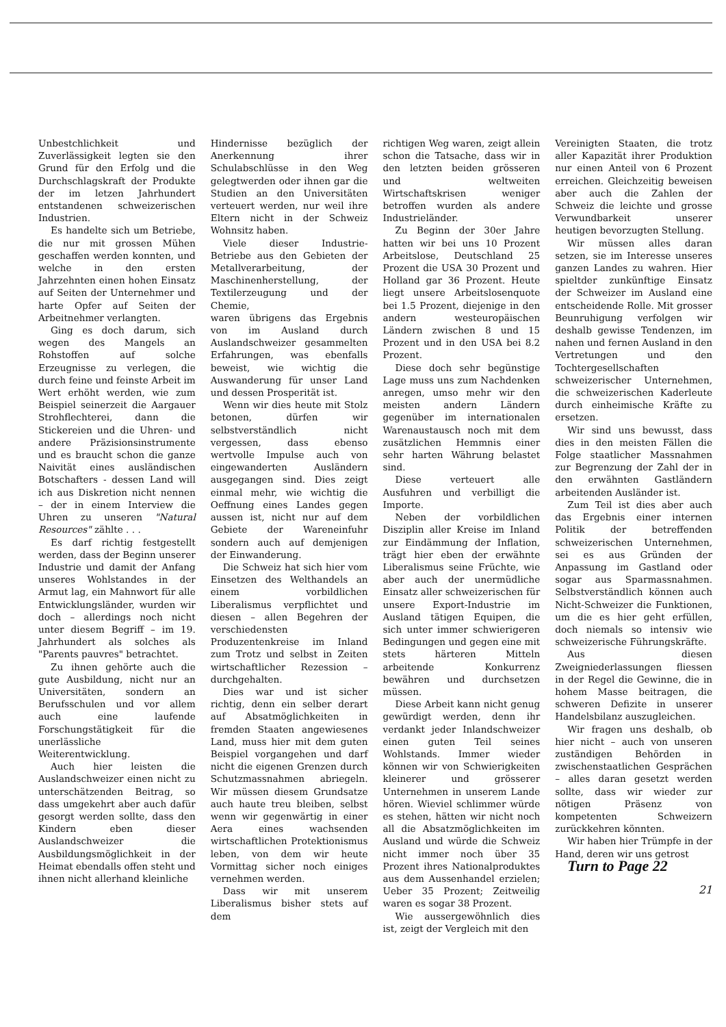Unbestchlichkeit und Zuverlässigkeit legten sie den Grund für den Erfolg und die Durchschlagskraft der Produkte der im letzen Jahrhundert entstandenen schweizerischen Industrien.
Es handelte sich um Betriebe, die nur mit grossen Mühen geschaffen werden konnten, und welche in den ersten Jahrzehnten einen hohen Einsatz auf Seiten der Unternehmer und harte Opfer auf Seiten der Arbeitnehmer verlangten.
Ging es doch darum, sich wegen des Mangels an Rohstoffen auf solche Erzeugnisse zu verlegen, die durch feine und feinste Arbeit im Wert erhöht werden, wie zum Beispiel seinerzeit die Aargauer Strohflechterei, dann die Stickereien und die Uhren- und andere Präzisionsinstrumente und es braucht schon die ganze Naivität eines ausländischen Botschafters - dessen Land will ich aus Diskretion nicht nennen – der in einem Interview die Uhren zu unseren "Natural Resources" zählte . . .
Es darf richtig festgestellt werden, dass der Beginn unserer Industrie und damit der Anfang unseres Wohlstandes in der Armut lag, ein Mahnwort für alle Entwicklungsländer, wurden wir doch – allerdings noch nicht unter diesem Begriff – im 19. Jahrhundert als solches als "Parents pauvres" betrachtet.
Zu ihnen gehörte auch die gute Ausbildung, nicht nur an Universitäten, sondern an Berufsschulen und vor allem auch eine laufende Forschungstätigkeit für die unerlässliche Weiterentwicklung.
Auch hier leisten die Auslandschweizer einen nicht zu unterschätzenden Beitrag, so dass umgekehrt aber auch dafür gesorgt werden sollte, dass den Kindern eben dieser Auslandschweizer die Ausbildungsmöglichkeit in der Heimat ebendalls offen steht und ihnen nicht allerhand kleinliche
Hindernisse bezüglich der Anerkennung ihrer Schulabschlüsse in den Weg gelegtwerden oder ihnen gar die Studien an den Universitäten verteuert werden, nur weil ihre Eltern nicht in der Schweiz Wohnsitz haben.
Viele dieser Industrie-Betriebe aus den Gebieten der Metallverarbeitung, der Maschinenherstellung, der Textilerzeugung und der Chemie,
waren übrigens das Ergebnis von im Ausland durch Auslandschweizer gesammelten Erfahrungen, was ebenfalls beweist, wie wichtig die Auswanderung für unser Land und dessen Prosperität ist.
Wenn wir dies heute mit Stolz betonen, dürfen wir selbstverständlich nicht vergessen, dass ebenso wertvolle Impulse auch von eingewanderten Ausländern ausgegangen sind. Dies zeigt einmal mehr, wie wichtig die Oeffnung eines Landes gegen aussen ist, nicht nur auf dem Gebiete der Wareneinfuhr sondern auch auf demjenigen der Einwanderung.
Die Schweiz hat sich hier vom Einsetzen des Welthandels an einem vorbildlichen Liberalismus verpflichtet und diesen – allen Begehren der verschiedensten Produzentenkreise im Inland zum Trotz und selbst in Zeiten wirtschaftlicher Rezession – durchgehalten.
Dies war und ist sicher richtig, denn ein selber derart auf Absatmöglichkeiten in fremden Staaten angewiesenes Land, muss hier mit dem guten Beispiel vorgangehen und darf nicht die eigenen Grenzen durch Schutzmassnahmen abriegeln. Wir müssen diesem Grundsatze auch haute treu bleiben, selbst wenn wir gegenwärtig in einer Aera eines wachsenden wirtschaftlichen Protektionismus leben, von dem wir heute Vormittag sicher noch einiges vernehmen werden.
Dass wir mit unserem Liberalismus bisher stets auf dem
richtigen Weg waren, zeigt allein schon die Tatsache, dass wir in den letzten beiden grösseren und weltweiten Wirtschaftskrisen weniger betroffen wurden als andere Industrieländer.
Zu Beginn der 30er Jahre hatten wir bei uns 10 Prozent Arbeitslose, Deutschland 25 Prozent die USA 30 Prozent und Holland gar 36 Prozent. Heute liegt unsere Arbeitslosenquote bei 1.5 Prozent, diejenige in den andern westeuropäischen Ländern zwischen 8 und 15 Prozent und in den USA bei 8.2 Prozent.
Diese doch sehr begünstige Lage muss uns zum Nachdenken anregen, umso mehr wir den meisten andern Ländern gegenüber im internationalen Warenaustausch noch mit dem zusätzlichen Hemmnis einer sehr harten Währung belastet sind.
Diese verteuert alle Ausfuhren und verbilligt die Importe.
Neben der vorbildlichen Disziplin aller Kreise im Inland zur Eindämmung der Inflation, trägt hier eben der erwähnte Liberalismus seine Früchte, wie aber auch der unermüdliche Einsatz aller schweizerischen für unsere Export-Industrie im Ausland tätigen Equipen, die sich unter immer schwierigeren Bedingungen und gegen eine mit stets härteren Mitteln arbeitende Konkurrenz bewähren und durchsetzen müssen.
Diese Arbeit kann nicht genug gewürdigt werden, denn ihr verdankt jeder Inlandschweizer einen guten Teil seines Wohlstands. Immer wieder können wir von Schwierigkeiten kleinerer und grösserer Unternehmen in unserem Lande hören. Wieviel schlimmer würde es stehen, hätten wir nicht noch all die Absatzmöglichkeiten im Ausland und würde die Schweiz nicht immer noch über 35 Prozent ihres Nationalproduktes aus dem Aussenhandel erzielen; Ueber 35 Prozent; Zeitweilig waren es sogar 38 Prozent.
Wie aussergewöhnlich dies ist, zeigt der Vergleich mit den
Vereinigten Staaten, die trotz aller Kapazität ihrer Produktion nur einen Anteil von 6 Prozent erreichen. Gleichzeitig beweisen aber auch die Zahlen der Schweiz die leichte und grosse Verwundbarkeit unserer heutigen bevorzugten Stellung.
Wir müssen alles daran setzen, sie im Interesse unseres ganzen Landes zu wahren. Hier spieltder zunkünftige Einsatz der Schweizer im Ausland eine entscheidende Rolle. Mit grosser Beunruhigung verfolgen wir deshalb gewisse Tendenzen, im nahen und fernen Ausland in den Vertretungen und den Tochtergesellschaften schweizerischer Unternehmen, die schweizerischen Kaderleute durch einheimische Kräfte zu ersetzen.
Wir sind uns bewusst, dass dies in den meisten Fällen die Folge staatlicher Massnahmen zur Begrenzung der Zahl der in den erwähnten Gastländern arbeitenden Ausländer ist.
Zum Teil ist dies aber auch das Ergebnis einer internen Politik der betreffenden schweizerischen Unternehmen, sei es aus Gründen der Anpassung im Gastland oder sogar aus Sparmassnahmen. Selbstverständlich können auch Nicht-Schweizer die Funktionen, um die es hier geht erfüllen, doch niemals so intensiv wie schweizerische Führungskräfte.
Aus diesen Zweigniederlassungen fliessen in der Regel die Gewinne, die in hohem Masse beitragen, die schweren Defizite in unserer Handelsbilanz auszugleichen.
Wir fragen uns deshalb, ob hier nicht – auch von unseren zuständigen Behörden in zwischenstaatlichen Gesprächen – alles daran gesetzt werden sollte, dass wir wieder zur nötigen Präsenz von kompetenten Schweizern zurückkehren könnten.
Wir haben hier Trümpfe in der Hand, deren wir uns getrost
Turn to Page 22
21